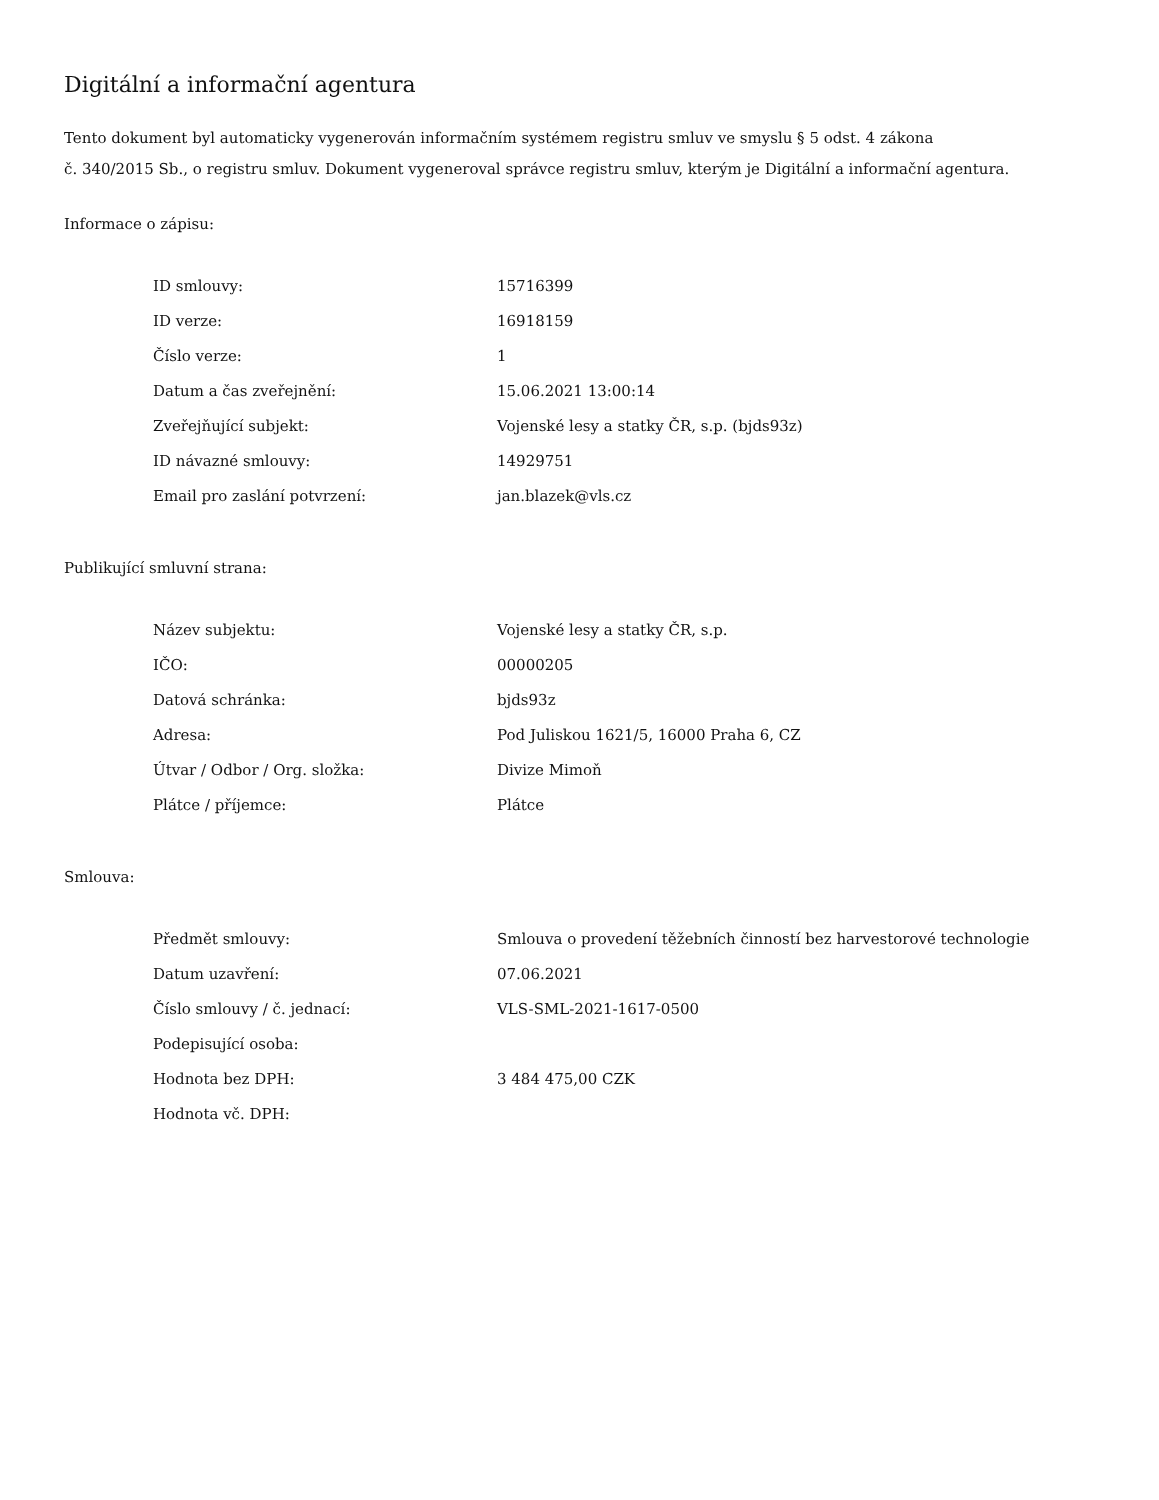Digitální a informační agentura
Tento dokument byl automaticky vygenerován informačním systémem registru smluv ve smyslu § 5 odst. 4 zákona
č. 340/2015 Sb., o registru smluv. Dokument vygeneroval správce registru smluv, kterým je Digitální a informační agentura.
Informace o zápisu:
| ID smlouvy: | 15716399 |
| ID verze: | 16918159 |
| Číslo verze: | 1 |
| Datum a čas zveřejnění: | 15.06.2021 13:00:14 |
| Zveřejňující subjekt: | Vojenské lesy a statky ČR, s.p. (bjds93z) |
| ID návazné smlouvy: | 14929751 |
| Email pro zaslání potvrzení: | jan.blazek@vls.cz |
Publikující smluvní strana:
| Název subjektu: | Vojenské lesy a statky ČR, s.p. |
| IČO: | 00000205 |
| Datová schránka: | bjds93z |
| Adresa: | Pod Juliskou 1621/5, 16000 Praha 6, CZ |
| Útvar / Odbor / Org. složka: | Divize Mimoň |
| Plátce / příjemce: | Plátce |
Smlouva:
| Předmět smlouvy: | Smlouva o provedení těžebních činností bez harvestorové technologie |
| Datum uzavření: | 07.06.2021 |
| Číslo smlouvy / č. jednací: | VLS-SML-2021-1617-0500 |
| Podepisující osoba: | |
| Hodnota bez DPH: | 3 484 475,00 CZK |
| Hodnota vč. DPH: | |